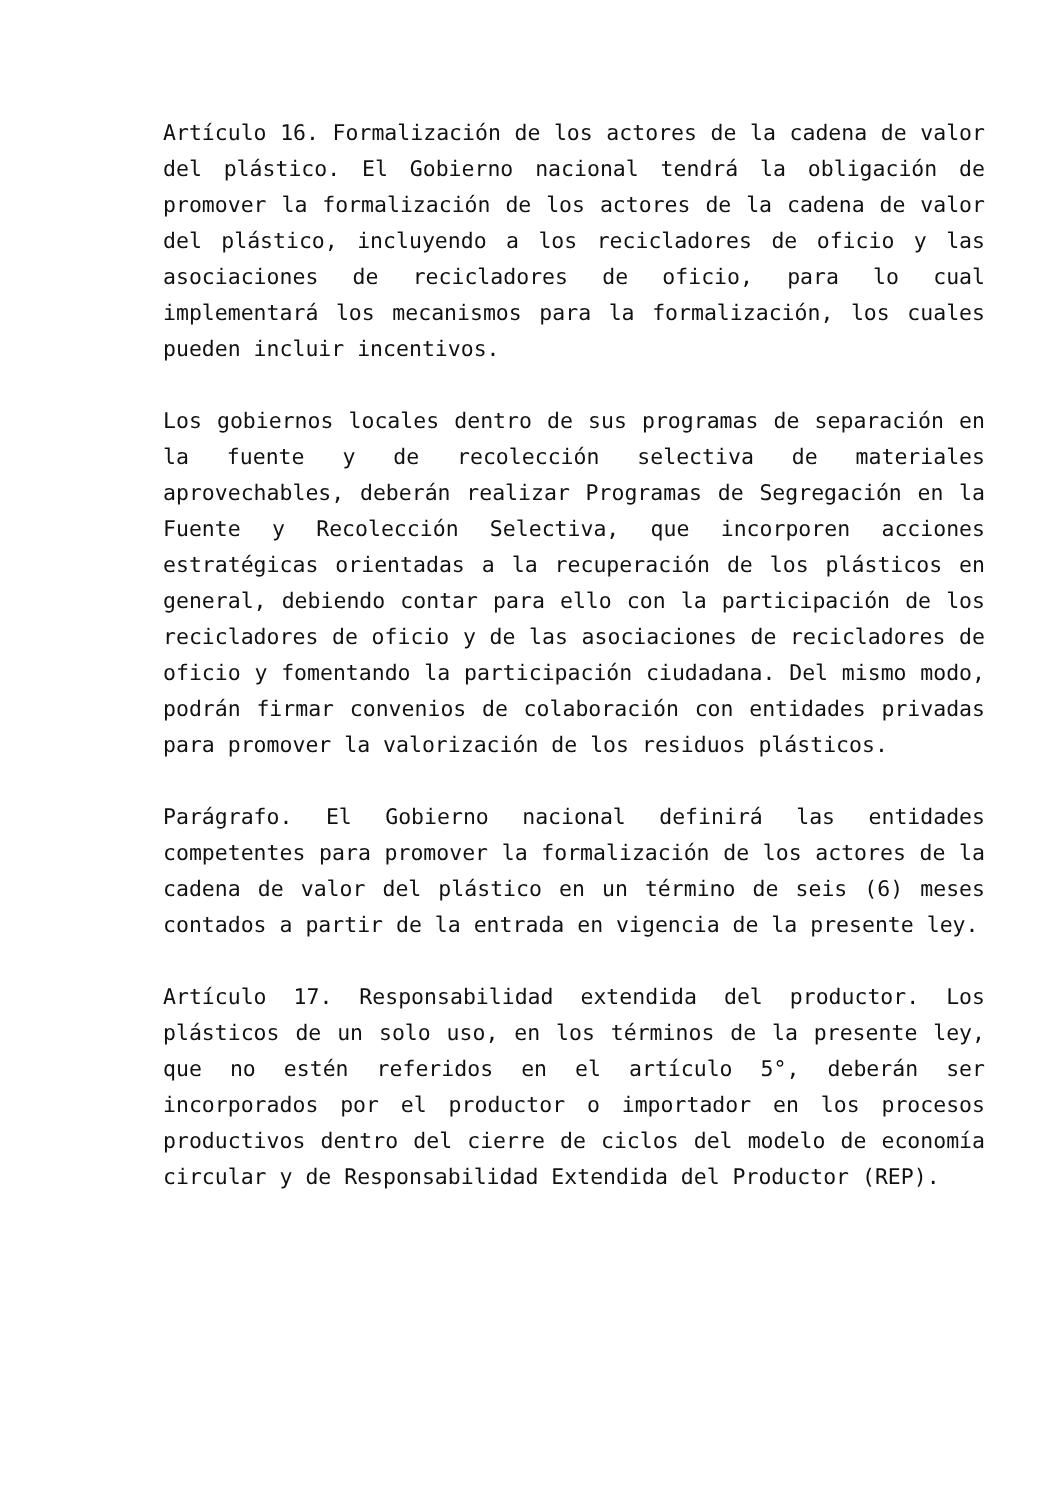Artículo 16. Formalización de los actores de la cadena de valor del plástico. El Gobierno nacional tendrá la obligación de promover la formalización de los actores de la cadena de valor del plástico, incluyendo a los recicladores de oficio y las asociaciones de recicladores de oficio, para lo cual implementará los mecanismos para la formalización, los cuales pueden incluir incentivos.
Los gobiernos locales dentro de sus programas de separación en la fuente y de recolección selectiva de materiales aprovechables, deberán realizar Programas de Segregación en la Fuente y Recolección Selectiva, que incorporen acciones estratégicas orientadas a la recuperación de los plásticos en general, debiendo contar para ello con la participación de los recicladores de oficio y de las asociaciones de recicladores de oficio y fomentando la participación ciudadana. Del mismo modo, podrán firmar convenios de colaboración con entidades privadas para promover la valorización de los residuos plásticos.
Parágrafo. El Gobierno nacional definirá las entidades competentes para promover la formalización de los actores de la cadena de valor del plástico en un término de seis (6) meses contados a partir de la entrada en vigencia de la presente ley.
Artículo 17. Responsabilidad extendida del productor. Los plásticos de un solo uso, en los términos de la presente ley, que no estén referidos en el artículo 5°, deberán ser incorporados por el productor o importador en los procesos productivos dentro del cierre de ciclos del modelo de economía circular y de Responsabilidad Extendida del Productor (REP).